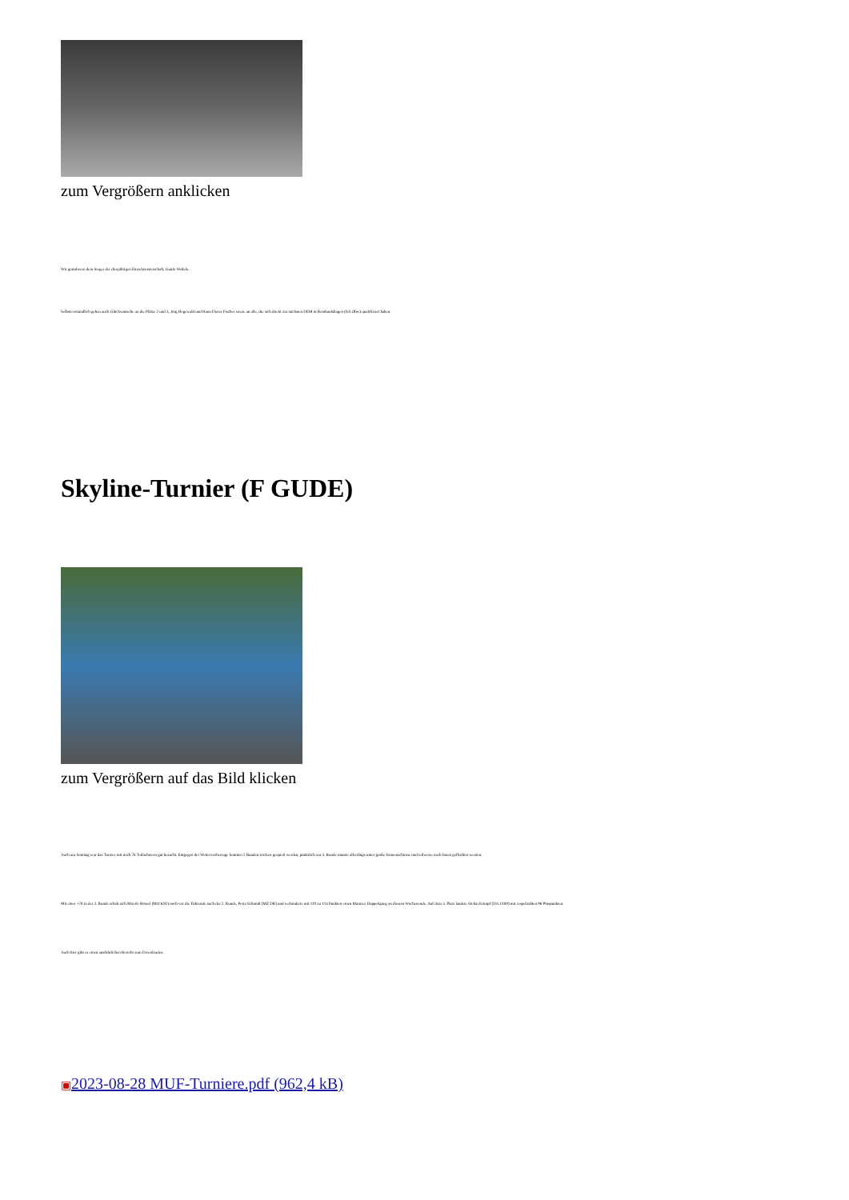zum Vergrößern anklicken
Wir gratulieren dem Sieger der diesjährigen Einzelmeisterschaft, Guido Weßels.
Selbstverständlich gehen auch Glückwünsche an die Plätze 2 und 3, Jörg Hegewald und Hans-Dieter Fischer sowie an alle, die sich direkt zur nächsten DEM in Reinhardshagen (KS Obw) qualifiziert haben.
Skyline-Turnier (F GUDE)
zum Vergrößern auf das Bild klicken
Auch am Sonntag war das Turnier mit noch 76 Teilnehmern gut besucht. Entgegen der Wettervorhersage konnten 2 Runden trocken gespielt werden, pünktlich zur 3. Runde musste allerdings unter große Sonnenschirme und teilweise nach Innen geflüchtet werden.
Mit einer +78 in der 3. Runde schob sich Mireile Bössel (MO K92) noch vor die Führende nach der 2. Runde, Petra Schmidt (MZ DR) und verhinderte mit 119 zu 114 Punkten einen Mainzer Doppelspieg an diesem Wochenende. Auf dem 3. Platz landete Stefan Kömpf (DA JA80) mit respektablen 96 Pluspunkten.
Auch hier gibt es einen ausführlichen Bericht zum Downloaden.
▣2023-08-28 MUF-Turniere.pdf (962,4 kB)